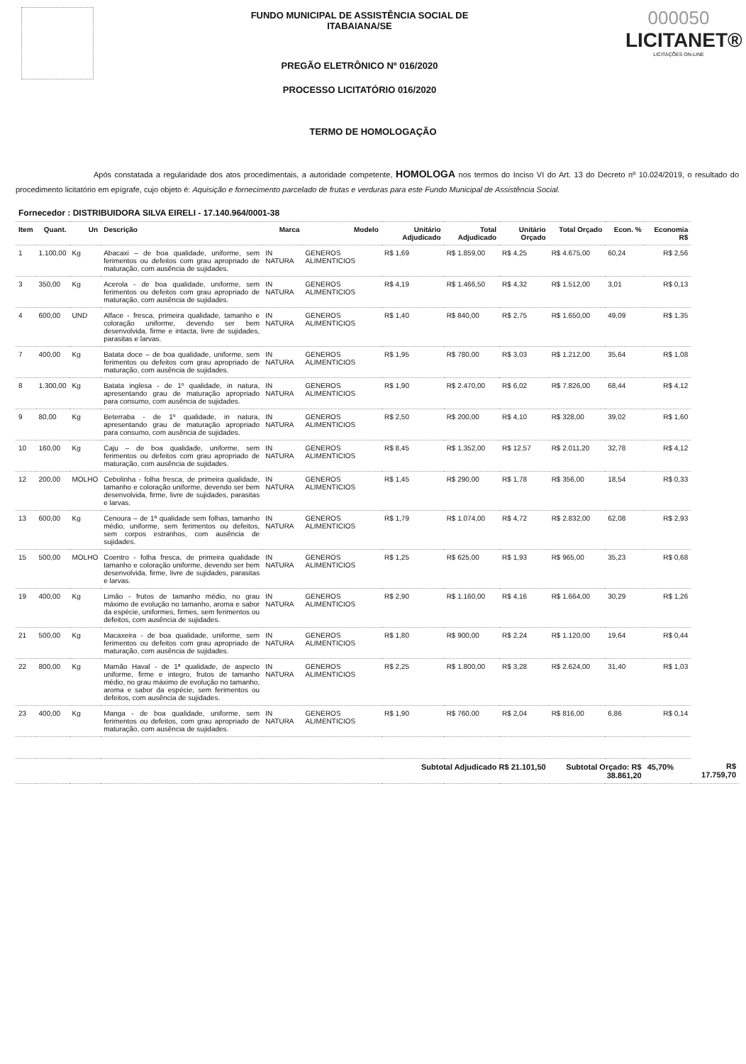FUNDO MUNICIPAL DE ASSISTÊNCIA SOCIAL DE
ITABAIANA/SE
PREGÃO ELETRÔNICO Nº 016/2020
PROCESSO LICITATÓRIO 016/2020
000050
LICITANET®
LICITAÇÕES ON-LINE
TERMO DE HOMOLOGAÇÃO
Após constatada a regularidade dos atos procedimentais, a autoridade competente, HOMOLOGA nos termos do Inciso VI do Art. 13 do Decreto nº 10.024/2019, o resultado do procedimento licitatório em epígrafe, cujo objeto é: Aquisição e fornecimento parcelado de frutas e verduras para este Fundo Municipal de Assistência Social.
| Fornecedor : DISTRIBUIDORA SILVA EIRELI - 17.140.964/0001-38 | | | | | | | | | | | | |
| Item | Quant. | Un | Descrição | Marca | Modelo | Unitário Adjudicado | Total Adjudicado | Unitário Orçado | Total Orçado | Econ. % | Economia R$ | |
| 1 | 1.100,00 | Kg | Abacaxi – de boa qualidade, uniforme, sem ferimentos ou defeitos com grau apropriado de maturação, com ausência de sujidades. | IN NATURA | GENEROS ALIMENTICIOS | R$ 1,69 | R$ 1.859,00 | R$ 4,25 | R$ 4.675,00 | 60,24 | R$ 2,56 | |
| 3 | 350,00 | Kg | Acerola - de boa qualidade, uniforme, sem ferimentos ou defeitos com grau apropriado de maturação, com ausência de sujidades. | IN NATURA | GENEROS ALIMENTICIOS | R$ 4,19 | R$ 1.466,50 | R$ 4,32 | R$ 1.512,00 | 3,01 | R$ 0,13 | |
| 4 | 600,00 | UND | Alface - fresca, primeira qualidade, tamanho e coloração uniforme, devendo ser bem desenvolvida, firme e intacta, livre de sujidades, parasitas e larvas. | IN NATURA | GENEROS ALIMENTICIOS | R$ 1,40 | R$ 840,00 | R$ 2,75 | R$ 1.650,00 | 49,09 | R$ 1,35 | |
| 7 | 400,00 | Kg | Batata doce – de boa qualidade, uniforme, sem ferimentos ou defeitos com grau apropriado de maturação, com ausência de sujidades. | IN NATURA | GENEROS ALIMENTICIOS | R$ 1,95 | R$ 780,00 | R$ 3,03 | R$ 1.212,00 | 35,64 | R$ 1,08 | |
| 8 | 1.300,00 | Kg | Batata inglesa - de 1º qualidade, in natura, apresentando grau de maturação apropriado para consumo, com ausência de sujidades. | IN NATURA | GENEROS ALIMENTICIOS | R$ 1,90 | R$ 2.470,00 | R$ 6,02 | R$ 7.826,00 | 68,44 | R$ 4,12 | |
| 9 | 80,00 | Kg | Beterraba - de 1º qualidade, in natura, apresentando grau de maturação apropriado para consumo, com ausência de sujidades. | IN NATURA | GENEROS ALIMENTICIOS | R$ 2,50 | R$ 200,00 | R$ 4,10 | R$ 328,00 | 39,02 | R$ 1,60 | |
| 10 | 160,00 | Kg | Caju – de boa qualidade, uniforme, sem ferimentos ou defeitos com grau apropriado de maturação, com ausência de sujidades. | IN NATURA | GENEROS ALIMENTICIOS | R$ 8,45 | R$ 1.352,00 | R$ 12,57 | R$ 2.011,20 | 32,78 | R$ 4,12 | |
| 12 | 200,00 | MOLHO | Cebolinha - folha fresca, de primeira qualidade, tamanho e coloração uniforme, devendo ser bem desenvolvida, firme, livre de sujidades, parasitas e larvas. | IN NATURA | GENEROS ALIMENTICIOS | R$ 1,45 | R$ 290,00 | R$ 1,78 | R$ 356,00 | 18,54 | R$ 0,33 | |
| 13 | 600,00 | Kg | Cenoura – de 1ª qualidade sem folhas, tamanho médio, uniforme, sem ferimentos ou defeitos, sem corpos estranhos, com ausência de sujidades. | IN NATURA | GENEROS ALIMENTICIOS | R$ 1,79 | R$ 1.074,00 | R$ 4,72 | R$ 2.832,00 | 62,08 | R$ 2,93 | |
| 15 | 500,00 | MOLHO | Coentro - folha fresca, de primeira qualidade tamanho e coloração uniforme, devendo ser bem desenvolvida, firme, livre de sujidades, parasitas e larvas. | IN NATURA | GENEROS ALIMENTICIOS | R$ 1,25 | R$ 625,00 | R$ 1,93 | R$ 965,00 | 35,23 | R$ 0,68 | |
| 19 | 400,00 | Kg | Limão - frutos de tamanho médio, no grau máximo de evolução no tamanho, aroma e sabor da espécie, uniformes, firmes, sem ferimentos ou defeitos, com ausência de sujidades. | IN NATURA | GENEROS ALIMENTICIOS | R$ 2,90 | R$ 1.160,00 | R$ 4,16 | R$ 1.664,00 | 30,29 | R$ 1,26 | |
| 21 | 500,00 | Kg | Macaxeira - de boa qualidade, uniforme, sem ferimentos ou defeitos com grau apropriado de maturação, com ausência de sujidades. | IN NATURA | GENEROS ALIMENTICIOS | R$ 1,80 | R$ 900,00 | R$ 2,24 | R$ 1.120,00 | 19,64 | R$ 0,44 | |
| 22 | 800,00 | Kg | Mamão Haval - de 1ª qualidade, de aspecto uniforme, firme e integro, frutos de tamanho médio, no grau máximo de evolução no tamanho, aroma e sabor da espécie, sem ferimentos ou defeitos, com ausência de sujidades. | IN NATURA | GENEROS ALIMENTICIOS | R$ 2,25 | R$ 1.800,00 | R$ 3,28 | R$ 2.624,00 | 31,40 | R$ 1,03 | |
| 23 | 400,00 | Kg | Manga - de boa qualidade, uniforme, sem ferimentos ou defeitos, com grau apropriado de maturação, com ausência de sujidades. | IN NATURA | GENEROS ALIMENTICIOS | R$ 1,90 | R$ 760,00 | R$ 2,04 | R$ 816,00 | 6,86 | R$ 0,14 | |
| | | | | | | Subtotal Adjudicado R$ 21.101,50 | | | Subtotal Orçado: R$ 38.861,20 | | 45,70% | R$ 17.759,70 |